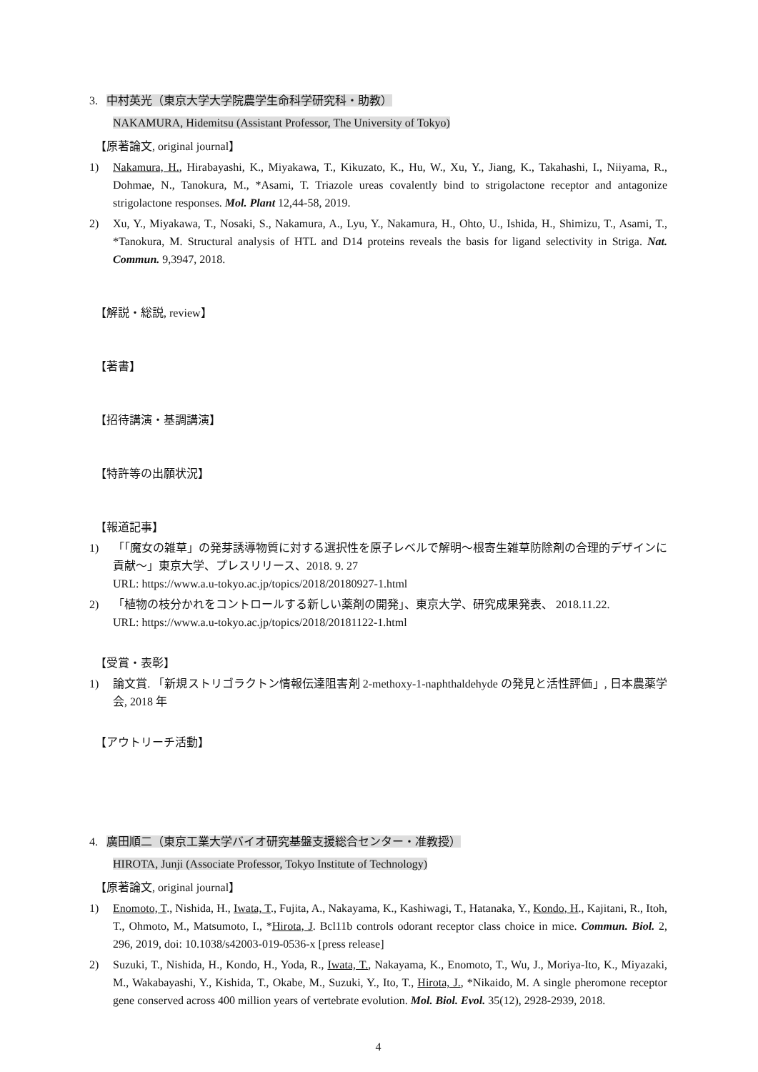3. 中村英光（東京大学大学院農学生命科学研究科・助教）
NAKAMURA, Hidemitsu (Assistant Professor, The University of Tokyo)
【原著論文, original journal】
1) Nakamura, H., Hirabayashi, K., Miyakawa, T., Kikuzato, K., Hu, W., Xu, Y., Jiang, K., Takahashi, I., Niiyama, R., Dohmae, N., Tanokura, M., *Asami, T. Triazole ureas covalently bind to strigolactone receptor and antagonize strigolactone responses. Mol. Plant 12,44-58, 2019.
2) Xu, Y., Miyakawa, T., Nosaki, S., Nakamura, A., Lyu, Y., Nakamura, H., Ohto, U., Ishida, H., Shimizu, T., Asami, T., *Tanokura, M. Structural analysis of HTL and D14 proteins reveals the basis for ligand selectivity in Striga. Nat. Commun. 9,3947, 2018.
【解説・総説, review】
【著書】
【招待講演・基調講演】
【特許等の出願状況】
【報道記事】
1) 「「魔女の雑草」の発芽誘導物質に対する選択性を原子レベルで解明～根寄生雑草防除剤の合理的デザインに貢献～」東京大学、プレスリリース、2018. 9. 27
URL: https://www.a.u-tokyo.ac.jp/topics/2018/20180927-1.html
2) 「植物の枝分かれをコントロールする新しい薬剤の開発」、東京大学、研究成果発表、 2018.11.22.
URL: https://www.a.u-tokyo.ac.jp/topics/2018/20181122-1.html
【受賞・表彰】
1) 論文賞. 「新規ストリゴラクトン情報伝達阻害剤 2-methoxy-1-naphthaldehyde の発見と活性評価」, 日本農薬学会, 2018 年
【アウトリーチ活動】
4. 廣田順二（東京工業大学バイオ研究基盤支援総合センター・准教授）
HIROTA, Junji (Associate Professor, Tokyo Institute of Technology)
【原著論文, original journal】
1) Enomoto, T., Nishida, H., Iwata, T., Fujita, A., Nakayama, K., Kashiwagi, T., Hatanaka, Y., Kondo, H., Kajitani, R., Itoh, T., Ohmoto, M., Matsumoto, I., *Hirota, J. Bcl11b controls odorant receptor class choice in mice. Commun. Biol. 2, 296, 2019, doi: 10.1038/s42003-019-0536-x [press release]
2) Suzuki, T., Nishida, H., Kondo, H., Yoda, R., Iwata, T., Nakayama, K., Enomoto, T., Wu, J., Moriya-Ito, K., Miyazaki, M., Wakabayashi, Y., Kishida, T., Okabe, M., Suzuki, Y., Ito, T., Hirota, J., *Nikaido, M. A single pheromone receptor gene conserved across 400 million years of vertebrate evolution. Mol. Biol. Evol. 35(12), 2928-2939, 2018.
4